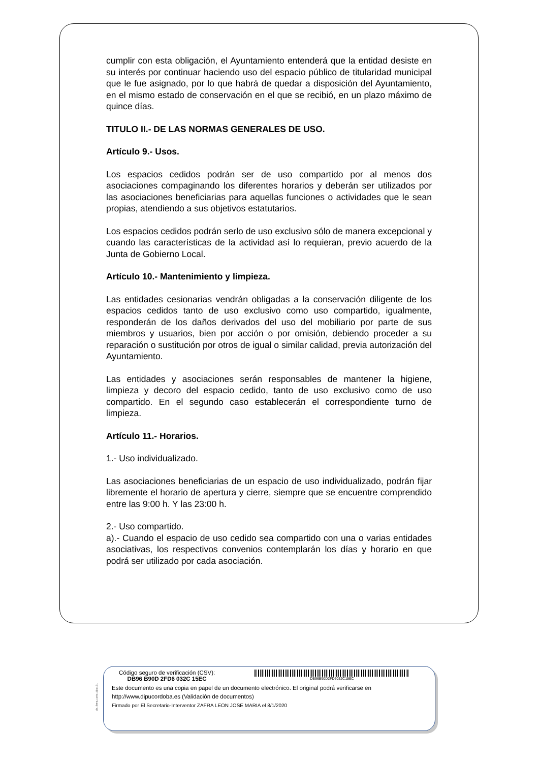cumplir con esta obligación, el Ayuntamiento entenderá que la entidad desiste en su interés por continuar haciendo uso del espacio público de titularidad municipal que le fue asignado, por lo que habrá de quedar a disposición del Ayuntamiento, en el mismo estado de conservación en el que se recibió, en un plazo máximo de quince días.
TITULO II.- DE LAS NORMAS GENERALES DE USO.
Artículo 9.- Usos.
Los espacios cedidos podrán ser de uso compartido por al menos dos asociaciones compaginando los diferentes horarios y deberán ser utilizados por las asociaciones beneficiarias para aquellas funciones o actividades que le sean propias, atendiendo a sus objetivos estatutarios.
Los espacios cedidos podrán serlo de uso exclusivo sólo de manera excepcional y cuando las características de la actividad así lo requieran, previo acuerdo de la Junta de Gobierno Local.
Artículo 10.- Mantenimiento y limpieza.
Las entidades cesionarias vendrán obligadas a la conservación diligente de los espacios cedidos tanto de uso exclusivo como uso compartido, igualmente, responderán de los daños derivados del uso del mobiliario por parte de sus miembros y usuarios, bien por acción o por omisión, debiendo proceder a su reparación o sustitución por otros de igual o similar calidad, previa autorización del Ayuntamiento.
Las entidades y asociaciones serán responsables de mantener la higiene, limpieza y decoro del espacio cedido, tanto de uso exclusivo como de uso compartido. En el segundo caso establecerán el correspondiente turno de limpieza.
Artículo 11.- Horarios.
1.- Uso individualizado.
Las asociaciones beneficiarias de un espacio de uso individualizado, podrán fijar libremente el horario de apertura y cierre, siempre que se encuentre comprendido entre las 9:00 h. Y las 23:00 h.
2.- Uso compartido.
a).- Cuando el espacio de uso cedido sea compartido con una o varias entidades asociativas, los respectivos convenios contemplarán los días y horario en que podrá ser utilizado por cada asociación.
pie_firma_corto_dipu_01
Código seguro de verificación (CSV):
DB96 B90D 2FD6 032C 15EC
DB96B90D2FD6032C15EC
Este documento es una copia en papel de un documento electrónico. El original podrá verificarse en
http://www.dipucordoba.es (Validación de documentos)
Firmado por El Secretario-Interventor ZAFRA LEON JOSE MARIA el 8/1/2020